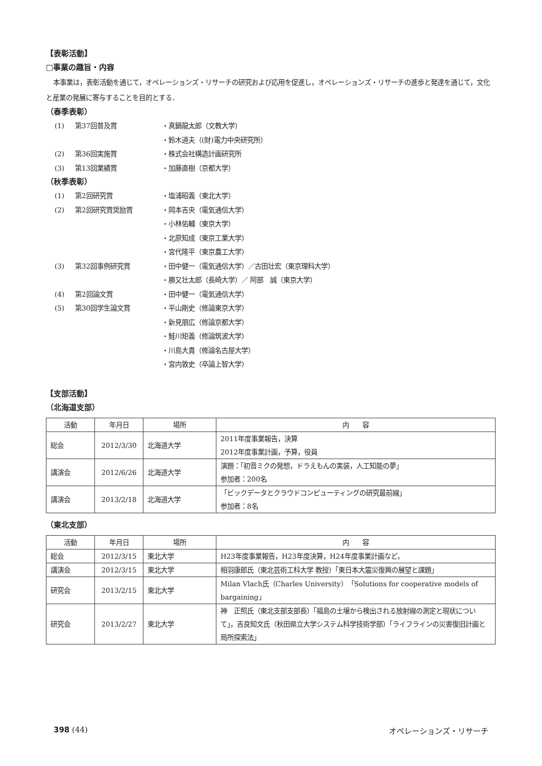【表彰活動】
□事業の趣旨・内容
本事業は，表彰活動を通じて，オペレーションズ・リサーチの研究および応用を促進し，オペレーションズ・リサーチの進歩と発達を通じて，文化と産業の発展に寄与することを目的とする．
（春季表彰）
(1) 第37回普及賞 ・真鍋龍太郎（文教大学） ・鈴木道夫（(財)電力中央研究所） (2) 第36回実施賞 ・株式会社構造計画研究所 (3) 第13回業績賞 ・加藤直樹（京都大学）
（秋季表彰）
(1) 第2回研究賞 ・塩浦昭義（東北大学） (2) 第2回研究賞奨励賞 ・岡本吉央（電気通信大学） ・小林佑輔（東京大学） ・北原知成（東京工業大学） ・宮代隆平（東京農工大学） (3) 第32回事例研究賞 ・田中健一（電気通信大学）／古田壮宏（東京理科大学） ・勝又壮太郎（長崎大学）／ 阿部　誠（東京大学） (4) 第2回論文賞 ・田中健一（電気通信大学） (5) 第30回学生論文賞 ・平山剛史（修論東京大学） ・新見朋広（修論京都大学） ・鮭川矩義（修論筑波大学） ・川島大貴（修論名古屋大学） ・宮内敦史（卒論上智大学）
【支部活動】
（北海道支部）
| 活動 | 年月日 | 場所 | 内 容 |
| --- | --- | --- | --- |
| 総会 | 2012/3/30 | 北海道大学 | 2011年度事業報告，決算 2012年度事業計画，予算，役員 |
| 講演会 | 2012/6/26 | 北海道大学 | 演題：「初音ミクの発想，ドラえもんの実装，人工知能の夢」 参加者：200名 |
| 講演会 | 2013/2/18 | 北海道大学 | 「ビックデータとクラウドコンピューティングの研究最前線」 参加者：8名 |
（東北支部）
| 活動 | 年月日 | 場所 | 内 容 |
| --- | --- | --- | --- |
| 総会 | 2012/3/15 | 東北大学 | H23年度事業報告，H23年度決算，H24年度事業計画など， |
| 講演会 | 2012/3/15 | 東北大学 | 相羽康郎氏（東北芸術工科大学 教授）「東日本大震災復興の展望と課題」 |
| 研究会 | 2013/2/15 | 東北大学 | Milan Vlach氏（Charles University）「Solutions for cooperative models of bargaining」 |
| 研究会 | 2013/2/27 | 東北大学 | 神 正照氏（東北支部支部長）「福島の土壌から検出される放射線の測定と現状について」，吉良知文氏（秋田県立大学システム科学技術学部）「ライフラインの災害復旧計画と局所探索法」 |
398 (44) オペレーションズ・リサーチ